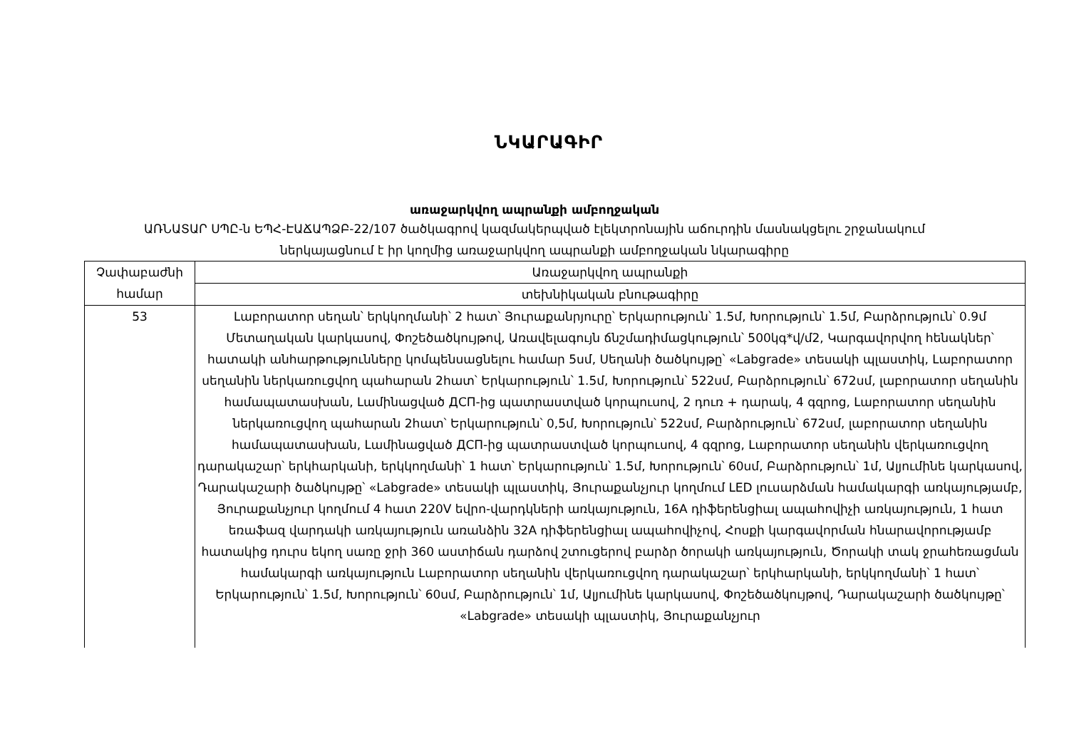ՆԿԱՐԱԳԻՐ
առաջարկվող ապրանքի ամբողջական
ԱՌՆԱՏԱՐ ՍՊԸ-ն ԵՊՀ-ԷԱՃԱՊՁԲ-22/107 ծածկագրով կազմակերպված էլեկտրոնային աճուրդին մասնակցելու շրջանակում
ներկայացնում է իր կողմից առաջարկվող ապրանքի ամբողջական նկարագիրը
| Չափաբաժնի համար | Առաջարկվող ապրանքի |
| | տեխնիկական բնութագիրը |
| 53 | Լաբորատոր սեղան՝ երկկողմանի՝ 2 հատ՝ Յուրաքանրյուրը՝ Երկարություն՝ 1.5մ, Խորություն՝ 1.5մ, Բարձրություն՝ 0.9մ Մետաղական կարկասով, Փոշեծածկույթով, Առավելագույն ճնշմադիմացկություն՝ 500կգ*վ/մ2, Կարգավորվող հենակներ՝ հատակի անհարթությունները կոմպենսացնելու համար 5սմ, Սեղանի ծածկույթը՝ «Labgrade» տեսակի պլաստիկ, Լաբորատոր սեղանին ներկառուցվող պահարան 2հատ՝ Երկարություն՝ 1.5մ, Խորություն՝ 522սմ, Բարձրություն՝ 672սմ, լաբորատոր սեղանին համապատասխան, Լամինացված ДСП-ից պատրաստված կորպուսով, 2 դուռ + դարակ, 4 գզրոց, Լաբորատոր սեղանին ներկառուցվող պահարան 2հատ՝ Երկարություն՝ 0,5մ, Խորություն՝ 522սմ, Բարձրություն՝ 672սմ, լաբորատոր սեղանին համապատասխան, Լամինացված ДСП-ից պատրաստված կորպուսով, 4 գզրոց, Լաբորատոր սեղանին վերկառուցվող դարակաշար՝ երկհարկանի, երկկողմանի՝ 1 հատ՝ Երկարություն՝ 1.5մ, Խորություն՝ 60սմ, Բարձրություն՝ 1մ, Ալյումինե կարկասով, Դարակաշարի ծածկույթը՝ «Labgrade» տեսակի պլաստիկ, Յուրաքանչյուր կողմում LED լուսարձման համակարգի առկայությամբ, Յուրաքանչյուր կողմում 4 հատ 220V եվրո-վարդկների առկայություն, 16A դիֆերենցիալ ապահովիչի առկայություն, 1 հատ եռաֆազ վարդակի առկայություն առանձին 32A դիֆերենցիալ ապահովիչով, Հոսքի կարգավորման հնարավորությամբ հատակից դուրս եկող սառը ջրի 360 աստիճան դարձով շտուցերով բարձր ծորակի առկայություն, Ծորակի տակ ջրահեռացման համակարգի առկայություն Լաբորատոր սեղանին վերկառուցվող դարակաշար՝ երկհարկանի, երկկողմանի՝ 1 հատ՝ Երկարություն՝ 1.5մ, Խորություն՝ 60սմ, Բարձրություն՝ 1մ, Ալյումինե կարկասով, Փոշեծածկույթով, Դարակաշարի ծածկույթը՝ «Labgrade» տեսակի պլաստիկ, Յուրաքանչյուր |